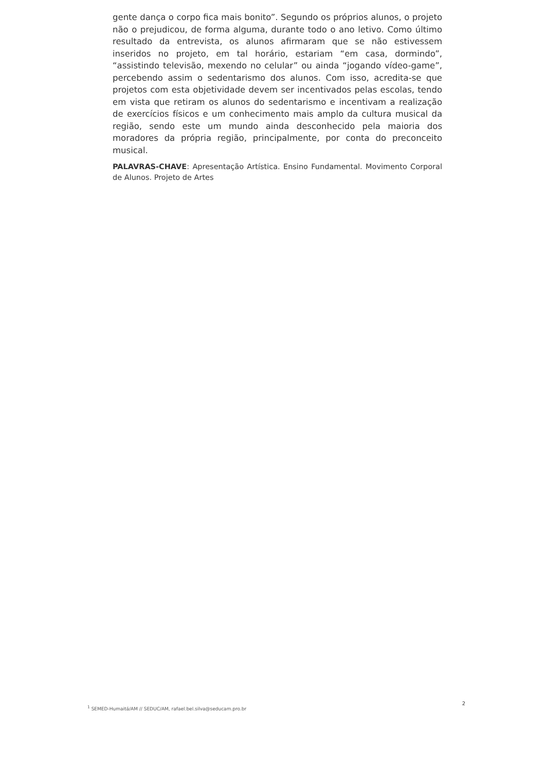gente dança o corpo fica mais bonito”. Segundo os próprios alunos, o projeto não o prejudicou, de forma alguma, durante todo o ano letivo. Como último resultado da entrevista, os alunos afirmaram que se não estivessem inseridos no projeto, em tal horário, estariam “em casa, dormindo”, “assistindo televisão, mexendo no celular” ou ainda “jogando vídeo-game”, percebendo assim o sedentarismo dos alunos. Com isso, acredita-se que projetos com esta objetividade devem ser incentivados pelas escolas, tendo em vista que retiram os alunos do sedentarismo e incentivam a realização de exercícios físicos e um conhecimento mais amplo da cultura musical da região, sendo este um mundo ainda desconhecido pela maioria dos moradores da própria região, principalmente, por conta do preconceito musical.
PALAVRAS-CHAVE: Apresentação Artística. Ensino Fundamental. Movimento Corporal de Alunos. Projeto de Artes
<sup>1</sup> SEMED-Humaitá/AM // SEDUC/AM, rafael.bel.silva@seducam.pro.br 2